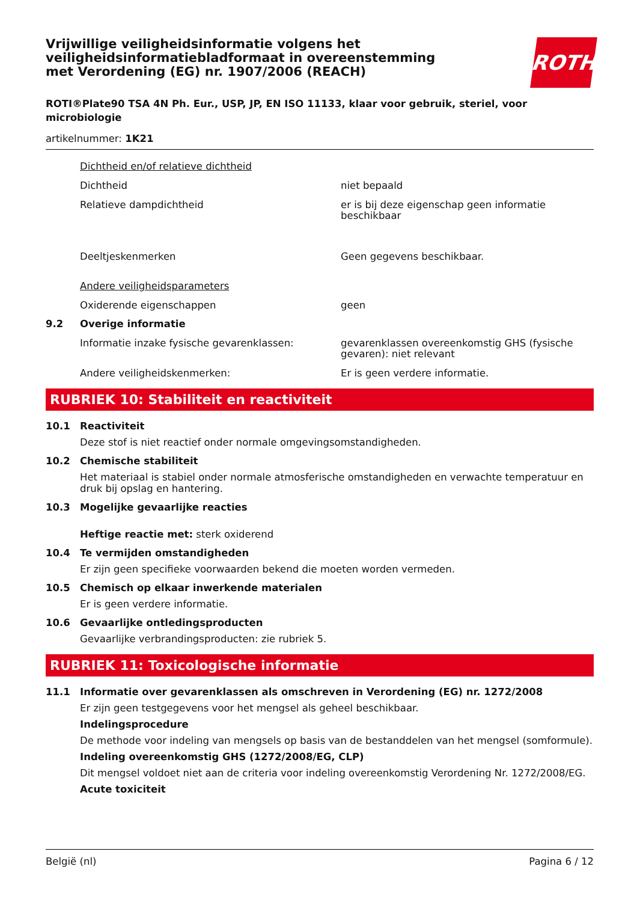ROTH
Vrijwillige veiligheidsinformatie volgens het veiligheidsinformatiebladformaat in overeenstemming met Verordening (EG) nr. 1907/2006 (REACH)
ROTI®Plate90 TSA 4N Ph. Eur., USP, JP, EN ISO 11133, klaar voor gebruik, steriel, voor microbiologie
artikelnummer: 1K21
Dichtheid en/of relatieve dichtheid
Dichtheid niet bepaald
Relatieve dampdichtheid er is bij deze eigenschap geen informatie beschikbaar
Deeltjeskenmerken Geen gegevens beschikbaar.
Andere veiligheidsparameters
Oxiderende eigenschappen geen
9.2 Overige informatie
Informatie inzake fysische gevarenklassen: gevarenklassen overeenkomstig GHS (fysische gevaren): niet relevant
Andere veiligheidskenmerken: Er is geen verdere informatie.
RUBRIEK 10: Stabiliteit en reactiviteit
10.1 Reactiviteit
Deze stof is niet reactief onder normale omgevingsomstandigheden.
10.2 Chemische stabiliteit
Het materiaal is stabiel onder normale atmosferische omstandigheden en verwachte temperatuur en druk bij opslag en hantering.
10.3 Mogelijke gevaarlijke reacties
Heftige reactie met: sterk oxiderend
10.4 Te vermijden omstandigheden
Er zijn geen specifieke voorwaarden bekend die moeten worden vermeden.
10.5 Chemisch op elkaar inwerkende materialen
Er is geen verdere informatie.
10.6 Gevaarlijke ontledingsproducten
Gevaarlijke verbrandingsproducten: zie rubriek 5.
RUBRIEK 11: Toxicologische informatie
11.1 Informatie over gevarenklassen als omschreven in Verordening (EG) nr. 1272/2008
Er zijn geen testgegevens voor het mengsel als geheel beschikbaar.
Indelingsprocedure
De methode voor indeling van mengsels op basis van de bestanddelen van het mengsel (somformule).
Indeling overeenkomstig GHS (1272/2008/EG, CLP)
Dit mengsel voldoet niet aan de criteria voor indeling overeenkomstig Verordening Nr. 1272/2008/EG.
Acute toxiciteit
België (nl) Pagina 6 / 12